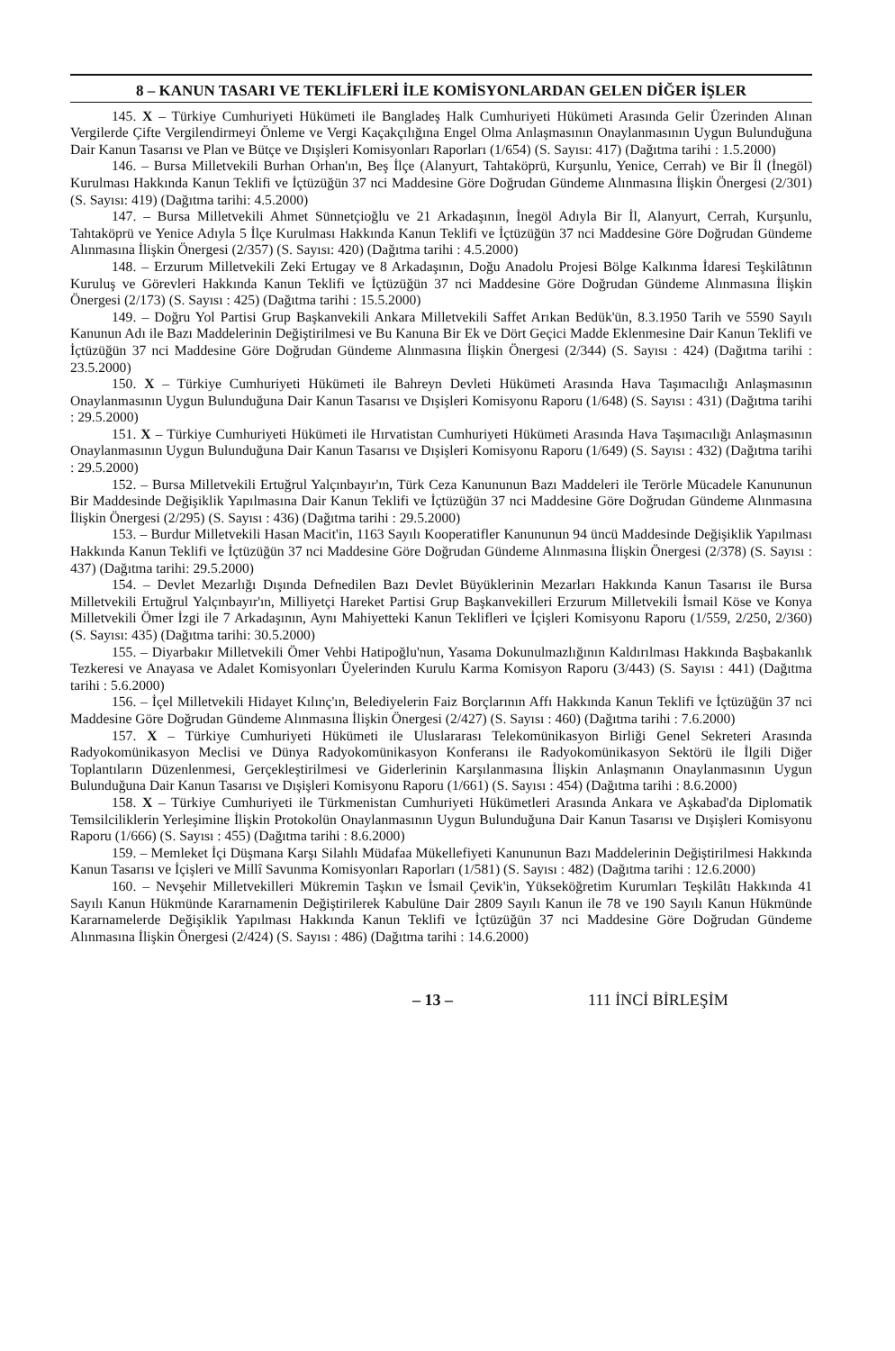8 – KANUN TASARI VE TEKLİFLERİ İLE KOMİSYONLARDAN GELEN DİĞER İŞLER
145. X – Türkiye Cumhuriyeti Hükümeti ile Bangladeş Halk Cumhuriyeti Hükümeti Arasında Gelir Üzerinden Alınan Vergilerde Çifte Vergilendirmeyi Önleme ve Vergi Kaçakçılığına Engel Olma Anlaşmasının Onaylanmasının Uygun Bulunduğuna Dair Kanun Tasarısı ve Plan ve Bütçe ve Dışişleri Komisyonları Raporları (1/654) (S. Sayısı: 417) (Dağıtma tarihi : 1.5.2000)
146. – Bursa Milletvekili Burhan Orhan'ın, Beş İlçe (Alanyurt, Tahtaköprü, Kurşunlu, Yenice, Cerrah) ve Bir İl (İnegöl) Kurulması Hakkında Kanun Teklifi ve İçtüzüğün 37 nci Maddesine Göre Doğrudan Gündeme Alınmasına İlişkin Önergesi (2/301) (S. Sayısı: 419) (Dağıtma tarihi: 4.5.2000)
147. – Bursa Milletvekili Ahmet Sünnetçioğlu ve 21 Arkadaşının, İnegöl Adıyla Bir İl, Alanyurt, Cerrah, Kurşunlu, Tahtaköprü ve Yenice Adıyla 5 İlçe Kurulması Hakkında Kanun Teklifi ve İçtüzüğün 37 nci Maddesine Göre Doğrudan Gündeme Alınmasına İlişkin Önergesi (2/357) (S. Sayısı: 420) (Dağıtma tarihi : 4.5.2000)
148. – Erzurum Milletvekili Zeki Ertugay ve 8 Arkadaşının, Doğu Anadolu Projesi Bölge Kalkınma İdaresi Teşkilâtının Kuruluş ve Görevleri Hakkında Kanun Teklifi ve İçtüzüğün 37 nci Maddesine Göre Doğrudan Gündeme Alınmasına İlişkin Önergesi (2/173) (S. Sayısı : 425) (Dağıtma tarihi : 15.5.2000)
149. – Doğru Yol Partisi Grup Başkanvekili Ankara Milletvekili Saffet Arıkan Bedük'ün, 8.3.1950 Tarih ve 5590 Sayılı Kanunun Adı ile Bazı Maddelerinin Değiştirilmesi ve Bu Kanuna Bir Ek ve Dört Geçici Madde Eklenmesine Dair Kanun Teklifi ve İçtüzüğün 37 nci Maddesine Göre Doğrudan Gündeme Alınmasına İlişkin Önergesi (2/344) (S. Sayısı : 424) (Dağıtma tarihi : 23.5.2000)
150. X – Türkiye Cumhuriyeti Hükümeti ile Bahreyn Devleti Hükümeti Arasında Hava Taşımacılığı Anlaşmasının Onaylanmasının Uygun Bulunduğuna Dair Kanun Tasarısı ve Dışişleri Komisyonu Raporu (1/648) (S. Sayısı : 431) (Dağıtma tarihi : 29.5.2000)
151. X – Türkiye Cumhuriyeti Hükümeti ile Hırvatistan Cumhuriyeti Hükümeti Arasında Hava Taşımacılığı Anlaşmasının Onaylanmasının Uygun Bulunduğuna Dair Kanun Tasarısı ve Dışişleri Komisyonu Raporu (1/649) (S. Sayısı : 432) (Dağıtma tarihi : 29.5.2000)
152. – Bursa Milletvekili Ertuğrul Yalçınbayır'ın, Türk Ceza Kanununun Bazı Maddeleri ile Terörle Mücadele Kanununun Bir Maddesinde Değişiklik Yapılmasına Dair Kanun Teklifi ve İçtüzüğün 37 nci Maddesine Göre Doğrudan Gündeme Alınmasına İlişkin Önergesi (2/295) (S. Sayısı : 436) (Dağıtma tarihi : 29.5.2000)
153. – Burdur Milletvekili Hasan Macit'in, 1163 Sayılı Kooperatifler Kanununun 94 üncü Maddesinde Değişiklik Yapılması Hakkında Kanun Teklifi ve İçtüzüğün 37 nci Maddesine Göre Doğrudan Gündeme Alınmasına İlişkin Önergesi (2/378) (S. Sayısı : 437) (Dağıtma tarihi: 29.5.2000)
154. – Devlet Mezarlığı Dışında Defnedilen Bazı Devlet Büyüklerinin Mezarları Hakkında Kanun Tasarısı ile Bursa Milletvekili Ertuğrul Yalçınbayır'ın, Milliyetçi Hareket Partisi Grup Başkanvekilleri Erzurum Milletvekili İsmail Köse ve Konya Milletvekili Ömer İzgi ile 7 Arkadaşının, Aynı Mahiyetteki Kanun Teklifleri ve İçişleri Komisyonu Raporu (1/559, 2/250, 2/360) (S. Sayısı: 435) (Dağıtma tarihi: 30.5.2000)
155. – Diyarbakır Milletvekili Ömer Vehbi Hatipoğlu'nun, Yasama Dokunulmazlığının Kaldırılması Hakkında Başbakanlık Tezkeresi ve Anayasa ve Adalet Komisyonları Üyelerinden Kurulu Karma Komisyon Raporu (3/443) (S. Sayısı : 441) (Dağıtma tarihi : 5.6.2000)
156. – İçel Milletvekili Hidayet Kılınç'ın, Belediyelerin Faiz Borçlarının Affı Hakkında Kanun Teklifi ve İçtüzüğün 37 nci Maddesine Göre Doğrudan Gündeme Alınmasına İlişkin Önergesi (2/427) (S. Sayısı : 460) (Dağıtma tarihi : 7.6.2000)
157. X – Türkiye Cumhuriyeti Hükümeti ile Uluslararası Telekomünikasyon Birliği Genel Sekreteri Arasında Radyokomünikasyon Meclisi ve Dünya Radyokomünikasyon Konferansı ile Radyokomünikasyon Sektörü ile İlgili Diğer Toplantıların Düzenlenmesi, Gerçekleştirilmesi ve Giderlerinin Karşılanmasına İlişkin Anlaşmanın Onaylanmasının Uygun Bulunduğuna Dair Kanun Tasarısı ve Dışişleri Komisyonu Raporu (1/661) (S. Sayısı : 454) (Dağıtma tarihi : 8.6.2000)
158. X – Türkiye Cumhuriyeti ile Türkmenistan Cumhuriyeti Hükümetleri Arasında Ankara ve Aşkabad'da Diplomatik Temsilciliklerin Yerleşimine İlişkin Protokolün Onaylanmasının Uygun Bulunduğuna Dair Kanun Tasarısı ve Dışişleri Komisyonu Raporu (1/666) (S. Sayısı : 455) (Dağıtma tarihi : 8.6.2000)
159. – Memleket İçi Düşmana Karşı Silahlı Müdafaa Mükellefiyeti Kanununun Bazı Maddelerinin Değiştirilmesi Hakkında Kanun Tasarısı ve İçişleri ve Millî Savunma Komisyonları Raporları (1/581) (S. Sayısı : 482) (Dağıtma tarihi : 12.6.2000)
160. – Nevşehir Milletvekilleri Mükremin Taşkın ve İsmail Çevik'in, Yükseköğretim Kurumları Teşkilâtı Hakkında 41 Sayılı Kanun Hükmünde Kararnamenin Değiştirilerek Kabulüne Dair 2809 Sayılı Kanun ile 78 ve 190 Sayılı Kanun Hükmünde Kararnamelerde Değişiklik Yapılması Hakkında Kanun Teklifi ve İçtüzüğün 37 nci Maddesine Göre Doğrudan Gündeme Alınmasına İlişkin Önergesi (2/424) (S. Sayısı : 486) (Dağıtma tarihi : 14.6.2000)
– 13 – 111 İNCİ BİRLEŞİM